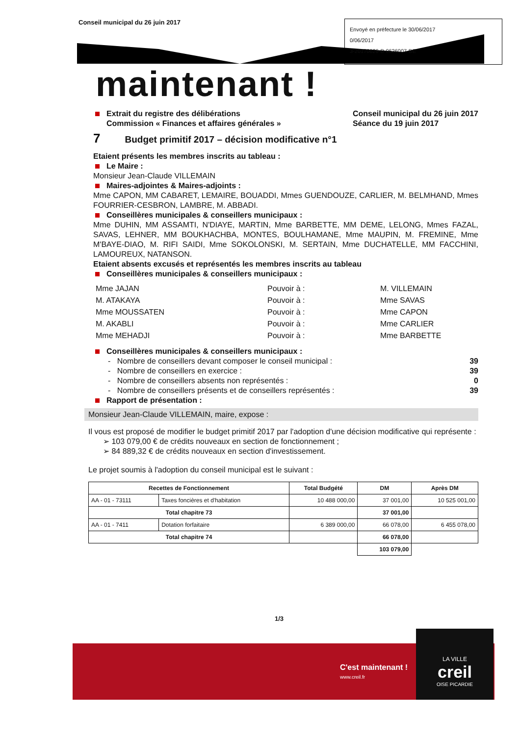Conseil municipal du 26 juin 2017
Envoyé en préfecture le 30/06/2017
0/06/2017
3-20170626-D 0626007-DE
maintenant !
Extrait du registre des délibérations
Commission « Finances et affaires générales »
Conseil municipal du 26 juin 2017
Séance du 19 juin 2017
7 Budget primitif 2017 – décision modificative n°1
Etaient présents les membres inscrits au tableau :
Le Maire :
Monsieur Jean-Claude VILLEMAIN
Maires-adjointes & Maires-adjoints :
Mme CAPON, MM CABARET, LEMAIRE, BOUADDI, Mmes GUENDOUZE, CARLIER, M. BELMHAND, Mmes FOURRIER-CESBRON, LAMBRE, M. ABBADI.
Conseillères municipales & conseillers municipaux :
Mme DUHIN, MM ASSAMTI, N'DIAYE, MARTIN, Mme BARBETTE, MM DEME, LELONG, Mmes FAZAL, SAVAS, LEHNER, MM BOUKHACHBA, MONTES, BOULHAMANE, Mme MAUPIN, M. FREMINE, Mme M'BAYE-DIAO, M. RIFI SAIDI, Mme SOKOLONSKI, M. SERTAIN, Mme DUCHATELLE, MM FACCHINI, LAMOUREUX, NATANSON.
Etaient absents excusés et représentés les membres inscrits au tableau
Conseillères municipales & conseillers municipaux :
| Mme JAJAN | Pouvoir à : | M. VILLEMAIN |
| M. ATAKAYA | Pouvoir à : | Mme SAVAS |
| Mme MOUSSATEN | Pouvoir à : | Mme CAPON |
| M. AKABLI | Pouvoir à : | Mme CARLIER |
| Mme MEHADJI | Pouvoir à : | Mme BARBETTE |
Conseillères municipales & conseillers municipaux :
- Nombre de conseillers devant composer le conseil municipal : 39
- Nombre de conseillers en exercice : 39
- Nombre de conseillers absents non représentés : 0
- Nombre de conseillers présents et de conseillers représentés : 39
Rapport de présentation :
Monsieur Jean-Claude VILLEMAIN, maire, expose :
Il vous est proposé de modifier le budget primitif 2017 par l'adoption d'une décision modificative qui représente :
➢ 103 079,00 € de crédits nouveaux en section de fonctionnement ;
➢ 84 889,32 € de crédits nouveaux en section d'investissement.
Le projet soumis à l'adoption du conseil municipal est le suivant :
| Recettes de Fonctionnement | | Total Budgété | DM | Après DM |
| --- | --- | --- | --- | --- |
| AA - 01 - 73111 | Taxes foncières et d'habitation | 10 488 000,00 | 37 001,00 | 10 525 001,00 |
| Total chapitre 73 | | | 37 001,00 | |
| AA - 01 - 7411 | Dotation forfaitaire | 6 389 000,00 | 66 078,00 | 6 455 078,00 |
| Total chapitre 74 | | | 66 078,00 | |
| | | | 103 079,00 | |
1/3
C'est maintenant !
www.creil.fr
LA VILLE
creil
OISE PICARDIE